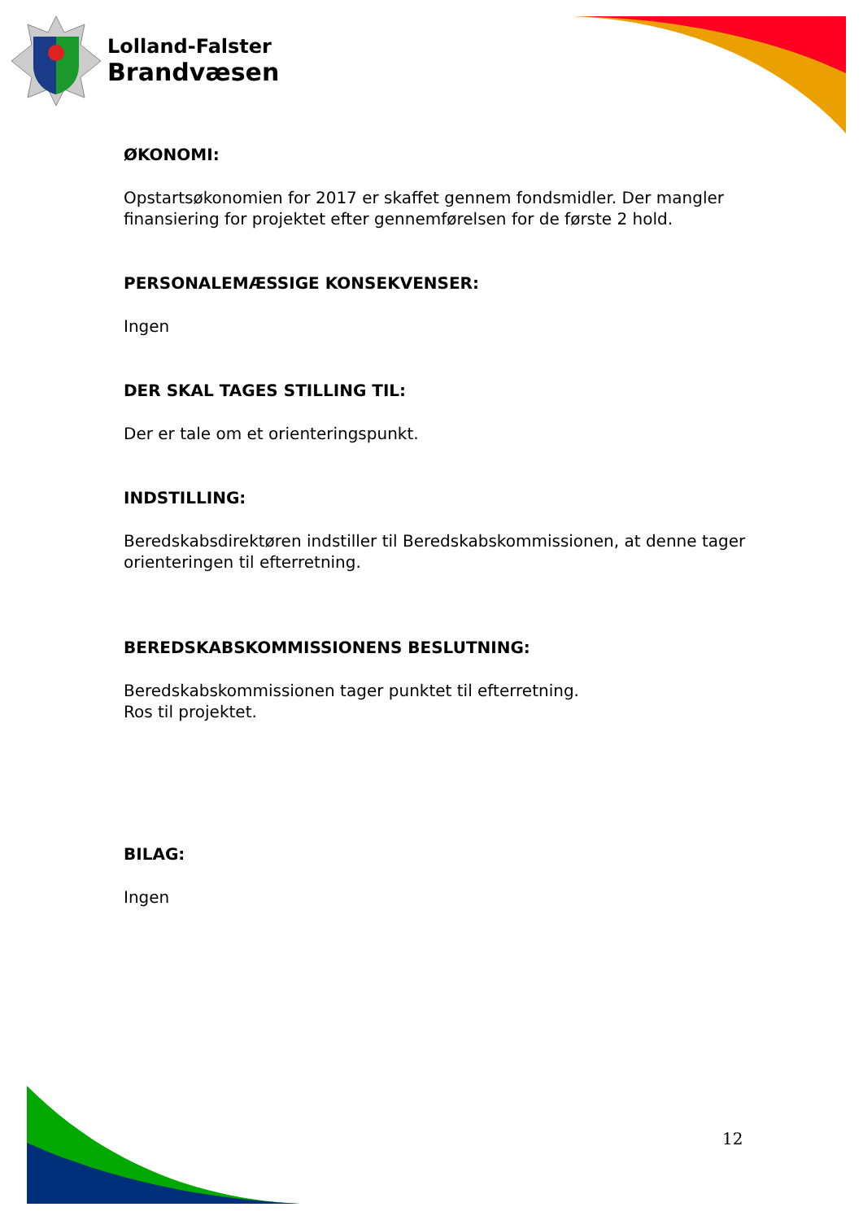Lolland-Falster
Brandvæsen
ØKONOMI:
Opstartsøkonomien for 2017 er skaffet gennem fondsmidler. Der mangler finansiering for projektet efter gennemførelsen for de første 2 hold.
PERSONALEMÆSSIGE KONSEKVENSER:
Ingen
DER SKAL TAGES STILLING TIL:
Der er tale om et orienteringspunkt.
INDSTILLING:
Beredskabsdirektøren indstiller til Beredskabskommissionen, at denne tager orienteringen til efterretning.
BEREDSKABSKOMMISSIONENS BESLUTNING:
Beredskabskommissionen tager punktet til efterretning.
Ros til projektet.
BILAG:
Ingen
12